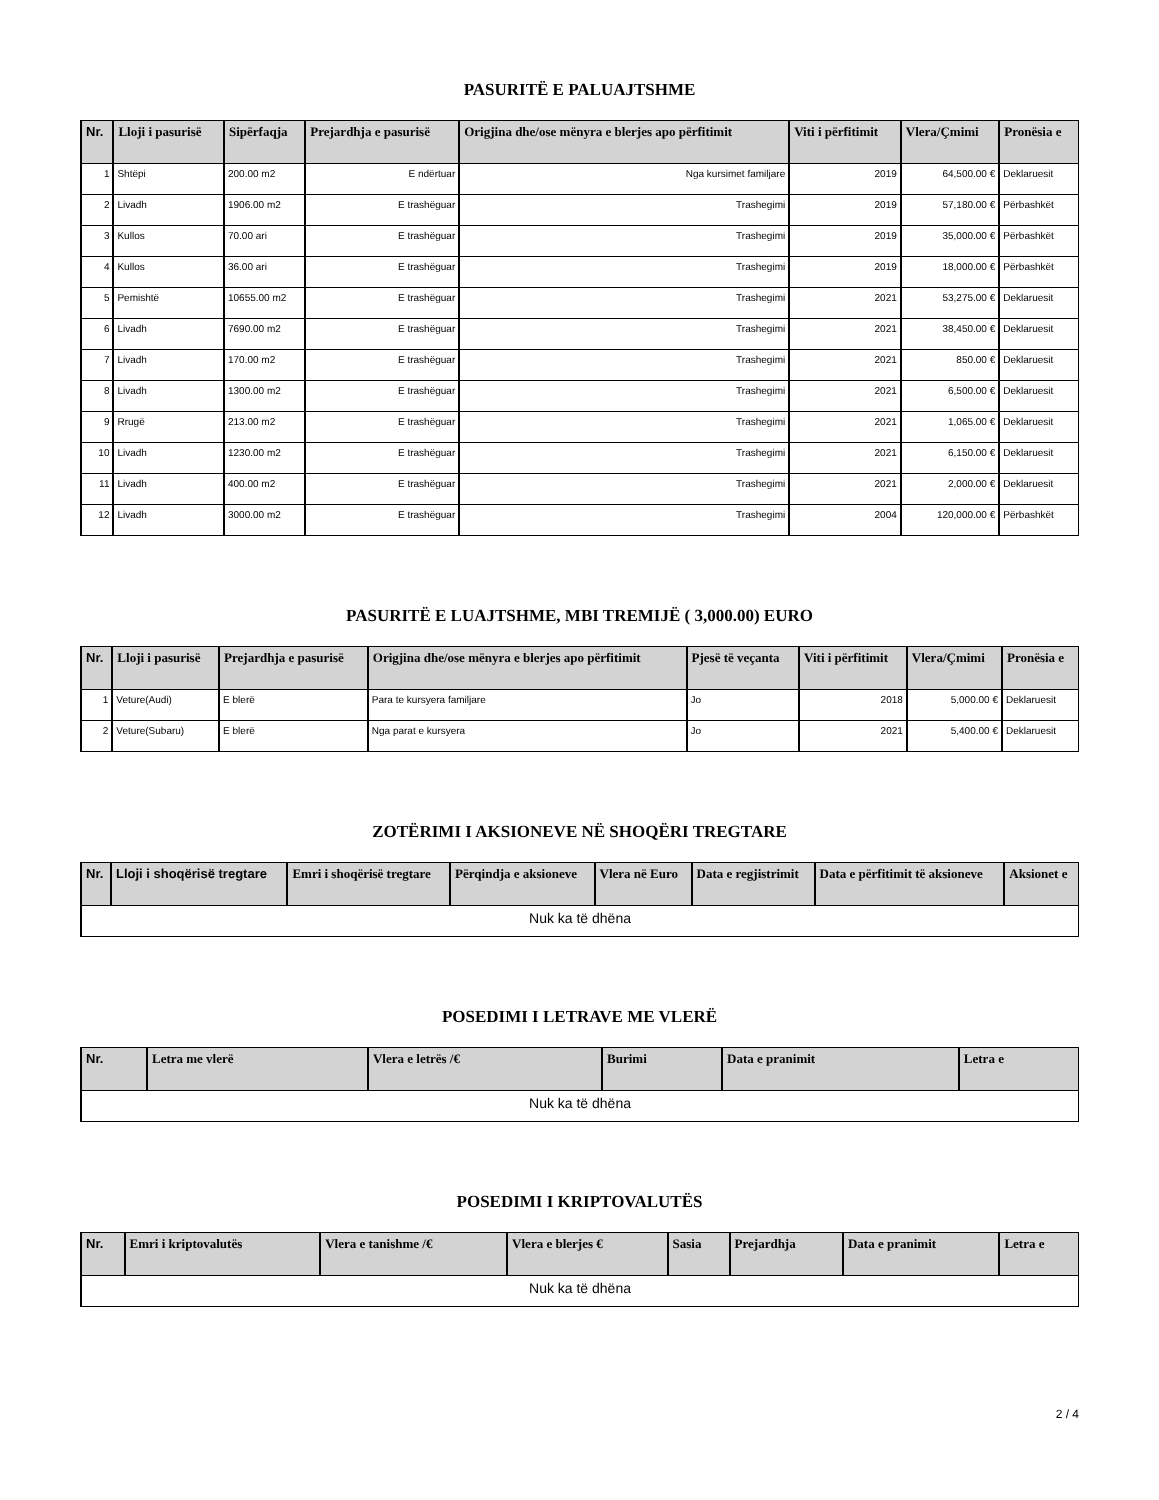PASURITË E PALUAJTSHME
| Nr. | Lloji i pasurisë | Sipërfaqja | Prejardhja e pasurisë | Origjina dhe/ose mënyra e blerjes apo përfitimit | Viti i përfitimit | Vlera/Çmimi | Pronësia e |
| --- | --- | --- | --- | --- | --- | --- | --- |
| 1 | Shtëpi | 200.00 m2 | E ndërtuar | Nga kursimet familjare | 2019 | 64,500.00 € | Deklaruesit |
| 2 | Livadh | 1906.00 m2 | E trashëguar | Trashegimi | 2019 | 57,180.00 € | Përbashkët |
| 3 | Kullos | 70.00 ari | E trashëguar | Trashegimi | 2019 | 35,000.00 € | Përbashkët |
| 4 | Kullos | 36.00 ari | E trashëguar | Trashegimi | 2019 | 18,000.00 € | Përbashkët |
| 5 | Pemishtë | 10655.00 m2 | E trashëguar | Trashegimi | 2021 | 53,275.00 € | Deklaruesit |
| 6 | Livadh | 7690.00 m2 | E trashëguar | Trashegimi | 2021 | 38,450.00 € | Deklaruesit |
| 7 | Livadh | 170.00 m2 | E trashëguar | Trashegimi | 2021 | 850.00 € | Deklaruesit |
| 8 | Livadh | 1300.00 m2 | E trashëguar | Trashegimi | 2021 | 6,500.00 € | Deklaruesit |
| 9 | Rrugë | 213.00 m2 | E trashëguar | Trashegimi | 2021 | 1,065.00 € | Deklaruesit |
| 10 | Livadh | 1230.00 m2 | E trashëguar | Trashegimi | 2021 | 6,150.00 € | Deklaruesit |
| 11 | Livadh | 400.00 m2 | E trashëguar | Trashegimi | 2021 | 2,000.00 € | Deklaruesit |
| 12 | Livadh | 3000.00 m2 | E trashëguar | Trashegimi | 2004 | 120,000.00 € | Përbashkët |
PASURITË E LUAJTSHME, MBI TREMIJË ( 3,000.00) EURO
| Nr. | Lloji i pasurisë | Prejardhja e pasurisë | Origjina dhe/ose mënyra e blerjes apo përfitimit | Pjesë të veçanta | Viti i përfitimit | Vlera/Çmimi | Pronësia e |
| --- | --- | --- | --- | --- | --- | --- | --- |
| 1 | Veture(Audi) | E blerë | Para te kursyera familjare | Jo | 2018 | 5,000.00 € | Deklaruesit |
| 2 | Veture(Subaru) | E blerë | Nga parat e kursyera | Jo | 2021 | 5,400.00 € | Deklaruesit |
ZOTËRIMI I AKSIONEVE NË SHOQËRI TREGTARE
| Nr. | Lloji i shoqërisë tregtare | Emri i shoqërisë tregtare | Përqindja e aksioneve | Vlera në Euro | Data e regjistrimit | Data e përfitimit të aksioneve | Aksionet e |
| --- | --- | --- | --- | --- | --- | --- | --- |
| Nuk ka të dhëna | | | | | | | |
POSEDIMI I LETRAVE ME VLERË
| Nr. | Letra me vlerë | Vlera e letrës /€ | Burimi | Data e pranimit | Letra e |
| --- | --- | --- | --- | --- | --- |
| Nuk ka të dhëna | | | | | |
POSEDIMI I KRIPTOVALUTËS
| Nr. | Emri i kriptovalutës | Vlera e tanishme /€ | Vlera e blerjes € | Sasia | Prejardhja | Data e pranimit | Letra e |
| --- | --- | --- | --- | --- | --- | --- | --- |
| Nuk ka të dhëna | | | | | | | |
2 / 4